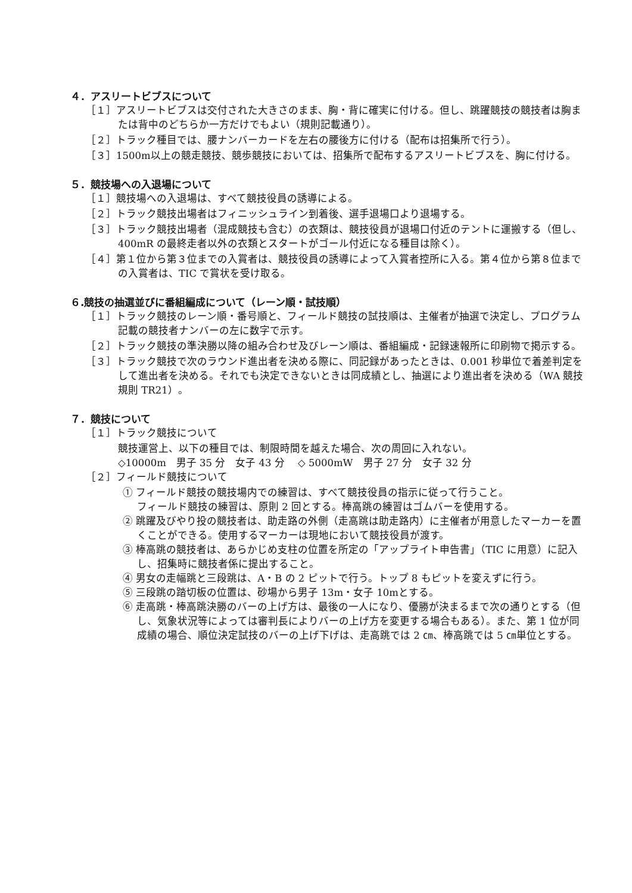４．アスリートビブスについて
［１］アスリートビブスは交付された大きさのまま、胸・背に確実に付ける。但し、跳躍競技の競技者は胸または背中のどちらか一方だけでもよい（規則記載通り）。
［２］トラック種目では、腰ナンバーカードを左右の腰後方に付ける（配布は招集所で行う）。
［３］1500m以上の競走競技、競歩競技においては、招集所で配布するアスリートビブスを、胸に付ける。
５．競技場への入退場について
［１］競技場への入退場は、すべて競技役員の誘導による。
［２］トラック競技出場者はフィニッシュライン到着後、選手退場口より退場する。
［３］トラック競技出場者（混成競技も含む）の衣類は、競技役員が退場口付近のテントに運搬する（但し、400mR の最終走者以外の衣類とスタートがゴール付近になる種目は除く）。
［４］第１位から第３位までの入賞者は、競技役員の誘導によって入賞者控所に入る。第４位から第８位までの入賞者は、TIC で賞状を受け取る。
６.競技の抽選並びに番組編成について（レーン順・試技順）
［１］トラック競技のレーン順・番号順と、フィールド競技の試技順は、主催者が抽選で決定し、プログラム記載の競技者ナンバーの左に数字で示す。
［２］トラック競技の準決勝以降の組み合わせ及びレーン順は、番組編成・記録速報所に印刷物で掲示する。
［３］トラック競技で次のラウンド進出者を決める際に、同記録があったときは、0.001 秒単位で着差判定をして進出者を決める。それでも決定できないときは同成績とし、抽選により進出者を決める（WA 競技規則 TR21）。
７．競技について
［１］トラック競技について
競技運営上、以下の種目では、制限時間を越えた場合、次の周回に入れない。
◇10000m　男子 35 分　女子 43 分　 ◇ 5000mW　男子 27 分　女子 32 分
［２］フィールド競技について
① フィールド競技の競技場内での練習は、すべて競技役員の指示に従って行うこと。
フィールド競技の練習は、原則 2 回とする。棒高跳の練習はゴムバーを使用する。
② 跳躍及びやり投の競技者は、助走路の外側（走高跳は助走路内）に主催者が用意したマーカーを置くことができる。使用するマーカーは現地において競技役員が渡す。
③ 棒高跳の競技者は、あらかじめ支柱の位置を所定の「アップライト申告書」（TIC に用意）に記入し、招集時に競技者係に提出すること。
④ 男女の走幅跳と三段跳は、A・B の 2 ピットで行う。トップ 8 もピットを変えずに行う。
⑤ 三段跳の踏切板の位置は、砂場から男子 13m・女子 10mとする。
⑥ 走高跳・棒高跳決勝のバーの上げ方は、最後の一人になり、優勝が決まるまで次の通りとする（但し、気象状況等によっては審判長によりバーの上げ方を変更する場合もある）。また、第 1 位が同成績の場合、順位決定試技のバーの上げ下げは、走高跳では 2 ㎝、棒高跳では 5 ㎝単位とする。